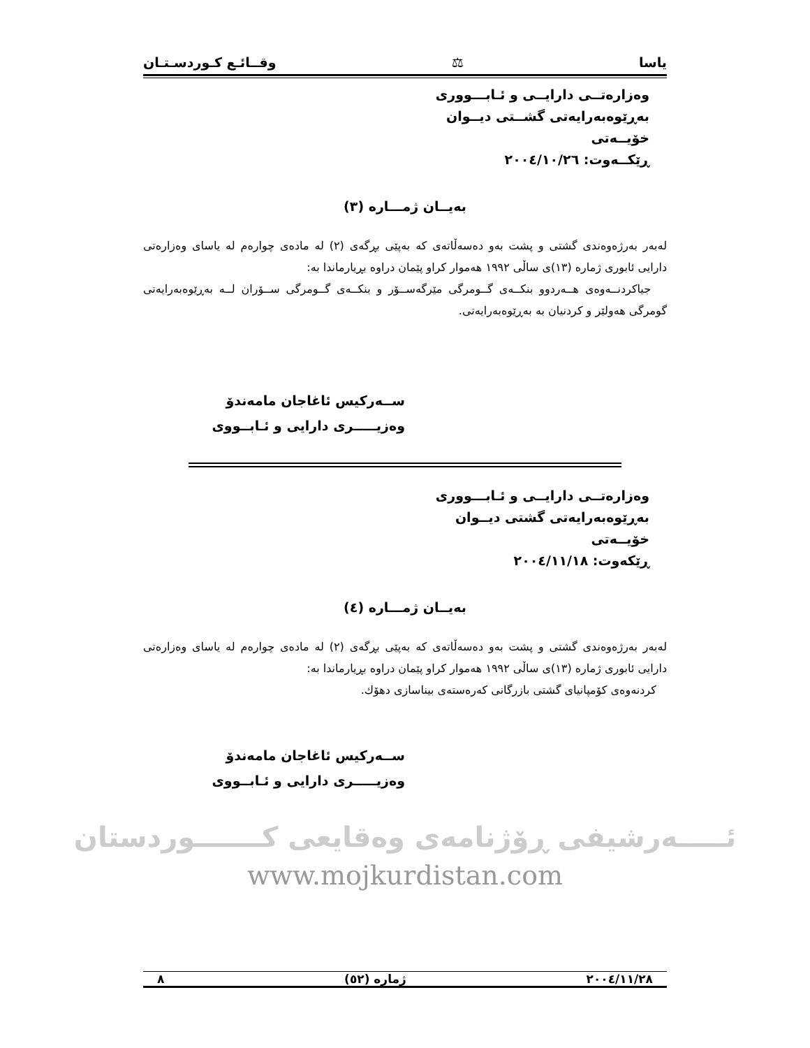یاسا ⚖ وقــائـع كـوردسـتـان
وەزارەتــی دارایــی و ئـابـــووری
بەڕێوەبەرایەتی گشــتی دیــوان
خۆیــەتی
ڕێكــەوت: ٢٠٠٤/١٠/٢٦
بەیــان ژمـــارە (٣)
لەبەر بەرژەوەندی گشتی و پشت بەو دەسەڵاتەی کە بەپێی بڕگەی (٢) لە مادەی چوارەم لە یاسای وەزارەتی دارایی ئابوری ژمارە (١٣)ی ساڵی ١٩٩٢ هەموار كراو پێمان دراوە بڕیارماندا بە:
جیاكردنــەوەی هــەردوو بنكــەی گــومرگی مێرگەســۆر و بنكــەی گــومرگی ســۆران لــە بەڕێوەبەرایەتی گومرگی هەولێر و كردنیان بە بەڕێوەبەرایەتی.
ســەركیس ئاغاجان مامەندۆ
وەزیـــــری دارایی و ئـابــووی
وەزارەتــی دارایــی و ئـابـــووری
بەڕێوەبەرایەتی گشتی دیــوان
خۆیــەتی
ڕێكەوت: ٢٠٠٤/١١/١٨
بەیــان ژمـــارە (٤)
لەبەر بەرژەوەندی گشتی و پشت بەو دەسەڵاتەی کە بەپێی بڕگەی (٢) لە مادەی چوارەم لە یاسای وەزارەتی دارایی ئابوری ژمارە (١٣)ی ساڵی ١٩٩٢ هەموار كراو پێمان دراوە بڕیارماندا بە:
كردنەوەی كۆمپانیای گشتی بازرگانی كەرەستەی بیناسازی دهۆك.
ســەركیس ئاغاجان مامەندۆ
وەزیـــــری دارایی و ئـابــووی
ئـــــەرشیفی ڕۆژنامەی وەقایعی كـــــــوردستان
www.mojkurdistan.com
٢٠٠٤/١١/٢٨ ژمارە (٥٢) ٨